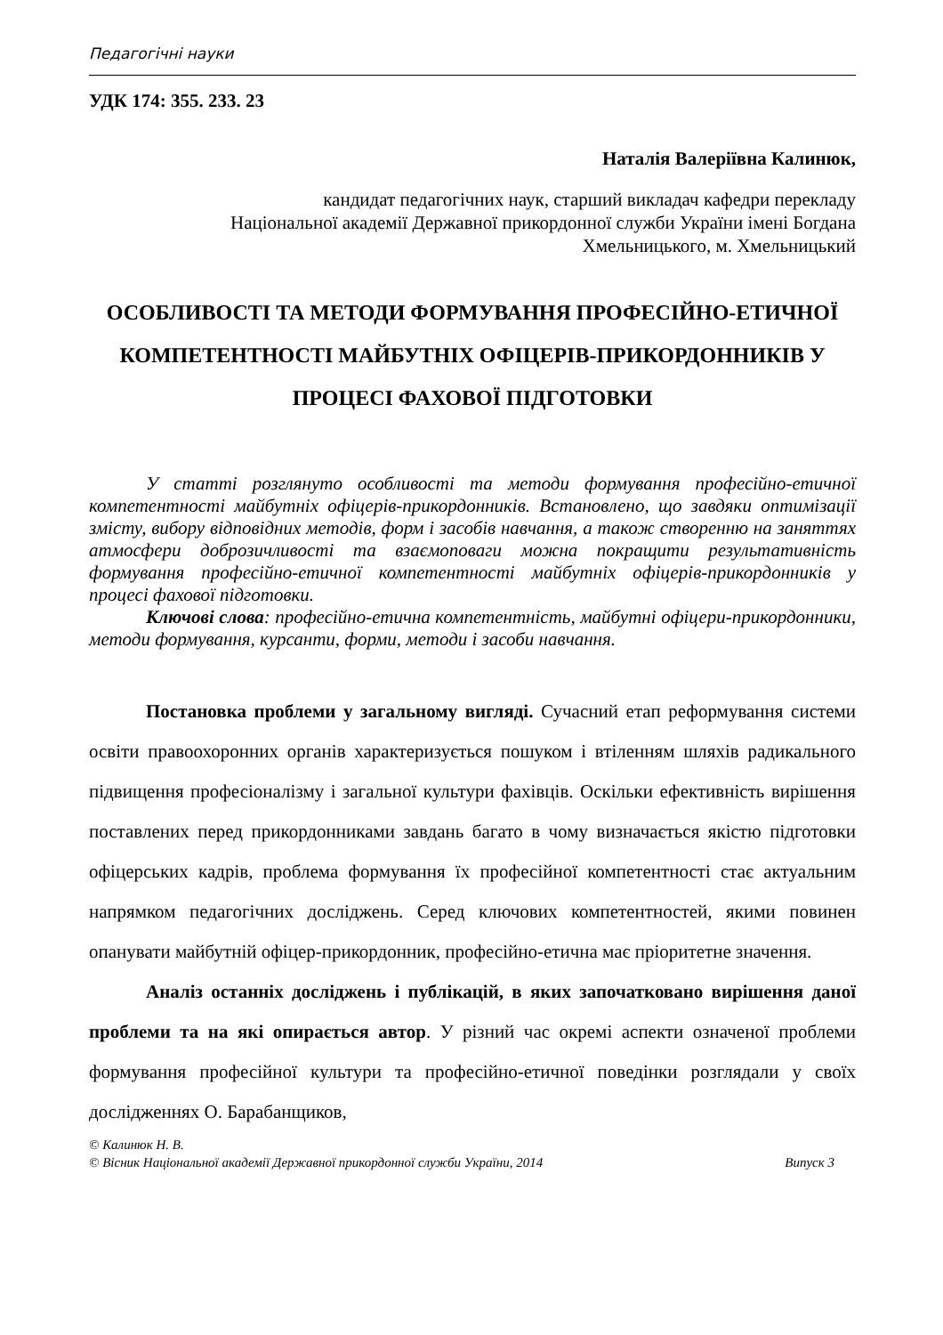Педагогічні науки
УДК 174: 355. 233. 23
Наталія Валеріївна Калинюк,
кандидат педагогічних наук, старший викладач кафедри перекладу
Національної академії Державної прикордонної служби України імені Богдана
Хмельницького, м. Хмельницький
ОСОБЛИВОСТІ ТА МЕТОДИ ФОРМУВАННЯ ПРОФЕСІЙНО-ЕТИЧНОЇ КОМПЕТЕНТНОСТІ МАЙБУТНІХ ОФІЦЕРІВ-ПРИКОРДОННИКІВ У ПРОЦЕСІ ФАХОВОЇ ПІДГОТОВКИ
У статті розглянуто особливості та методи формування професійно-етичної компетентності майбутніх офіцерів-прикордонників. Встановлено, що завдяки оптимізації змісту, вибору відповідних методів, форм і засобів навчання, а також створенню на заняттях атмосфери доброзичливості та взаємоповаги можна покращити результативність формування професійно-етичної компетентності майбутніх офіцерів-прикордонників у процесі фахової підготовки.
Ключові слова: професійно-етична компетентність, майбутні офіцери-прикордонники, методи формування, курсанти, форми, методи і засоби навчання.
Постановка проблеми у загальному вигляді. Сучасний етап реформування системи освіти правоохоронних органів характеризується пошуком і втіленням шляхів радикального підвищення професіоналізму і загальної культури фахівців. Оскільки ефективність вирішення поставлених перед прикордонниками завдань багато в чому визначається якістю підготовки офіцерських кадрів, проблема формування їх професійної компетентності стає актуальним напрямком педагогічних досліджень. Серед ключових компетентностей, якими повинен опанувати майбутній офіцер-прикордонник, професійно-етична має пріоритетне значення.
Аналіз останніх досліджень і публікацій, в яких започатковано вирішення даної проблеми та на які опирається автор. У різний час окремі аспекти означеної проблеми формування професійної культури та професійно-етичної поведінки розглядали у своїх дослідженнях О. Барабанщиков,
© Калинюк Н. В.
© Вісник Національної академії Державної прикордонної служби України, 2014 Випуск 3